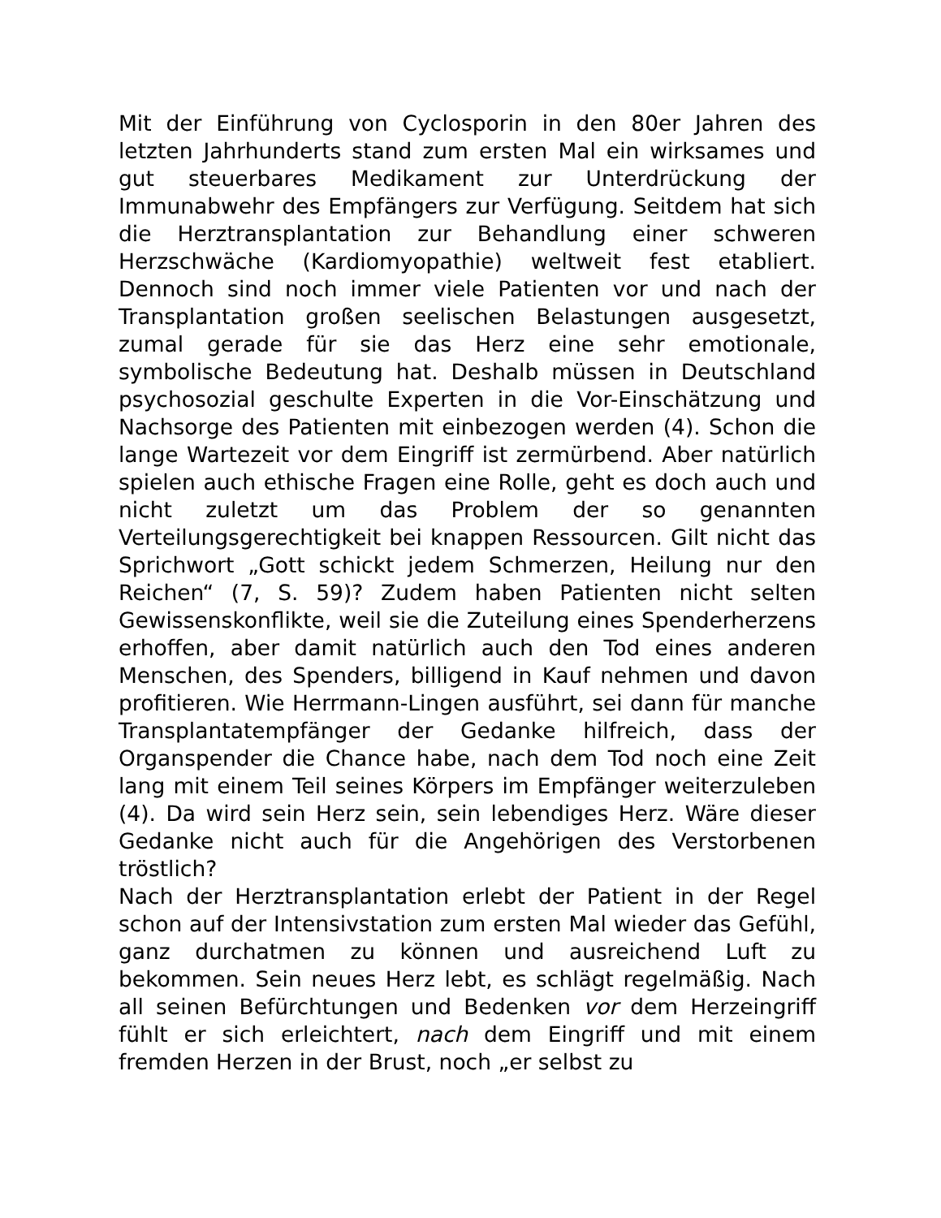Mit der Einführung von Cyclosporin in den 80er Jahren des letzten Jahrhunderts stand zum ersten Mal ein wirksames und gut steuerbares Medikament zur Unterdrückung der Immunabwehr des Empfängers zur Verfügung. Seitdem hat sich die Herztransplantation zur Behandlung einer schweren Herzschwäche (Kardiomyopathie) weltweit fest etabliert. Dennoch sind noch immer viele Patienten vor und nach der Transplantation großen seelischen Belastungen ausgesetzt, zumal gerade für sie das Herz eine sehr emotionale, symbolische Bedeutung hat. Deshalb müssen in Deutschland psychosozial geschulte Experten in die Vor-Einschätzung und Nachsorge des Patienten mit einbezogen werden (4). Schon die lange Wartezeit vor dem Eingriff ist zermürbend. Aber natürlich spielen auch ethische Fragen eine Rolle, geht es doch auch und nicht zuletzt um das Problem der so genannten Verteilungsgerechtigkeit bei knappen Ressourcen. Gilt nicht das Sprichwort „Gott schickt jedem Schmerzen, Heilung nur den Reichen“ (7, S. 59)? Zudem haben Patienten nicht selten Gewissenskonflikte, weil sie die Zuteilung eines Spenderherzens erhoffen, aber damit natürlich auch den Tod eines anderen Menschen, des Spenders, billigend in Kauf nehmen und davon profitieren. Wie Herrmann-Lingen ausführt, sei dann für manche Transplantatempfänger der Gedanke hilfreich, dass der Organspender die Chance habe, nach dem Tod noch eine Zeit lang mit einem Teil seines Körpers im Empfänger weiterzuleben (4). Da wird sein Herz sein, sein lebendiges Herz. Wäre dieser Gedanke nicht auch für die Angehörigen des Verstorbenen tröstlich?
Nach der Herztransplantation erlebt der Patient in der Regel schon auf der Intensivstation zum ersten Mal wieder das Gefühl, ganz durchatmen zu können und ausreichend Luft zu bekommen. Sein neues Herz lebt, es schlägt regelmäßig. Nach all seinen Befürchtungen und Bedenken vor dem Herzeingriff fühlt er sich erleichtert, nach dem Eingriff und mit einem fremden Herzen in der Brust, noch „er selbst zu